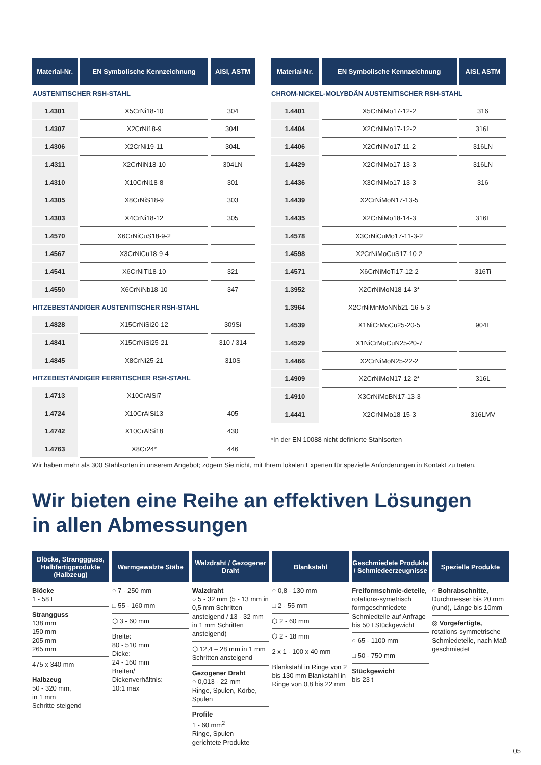| Material-Nr. | EN Symbolische Kennzeichnung | AISI, ASTM |
| --- | --- | --- |
| AUSTENITISCHER RSH-STAHL | | |
| 1.4301 | X5CrNi18-10 | 304 |
| 1.4307 | X2CrNi18-9 | 304L |
| 1.4306 | X2CrNi19-11 | 304L |
| 1.4311 | X2CrNiN18-10 | 304LN |
| 1.4310 | X10CrNi18-8 | 301 |
| 1.4305 | X8CrNiS18-9 | 303 |
| 1.4303 | X4CrNi18-12 | 305 |
| 1.4570 | X6CrNiCuS18-9-2 | |
| 1.4567 | X3CrNiCu18-9-4 | |
| 1.4541 | X6CrNiTi18-10 | 321 |
| 1.4550 | X6CrNiNb18-10 | 347 |
| HITZEBESTÄNDIGER AUSTENITISCHER RSH-STAHL | | |
| 1.4828 | X15CrNiSi20-12 | 309Si |
| 1.4841 | X15CrNiSi25-21 | 310 / 314 |
| 1.4845 | X8CrNi25-21 | 310S |
| HITZEBESTÄNDIGER FERRITISCHER RSH-STAHL | | |
| 1.4713 | X10CrAlSi7 | |
| 1.4724 | X10CrAlSi13 | 405 |
| 1.4742 | X10CrAlSi18 | 430 |
| 1.4763 | X8Cr24* | 446 |
| Material-Nr. | EN Symbolische Kennzeichnung | AISI, ASTM |
| --- | --- | --- |
| CHROM-NICKEL-MOLYBDÄN AUSTENITISCHER RSH-STAHL | | |
| 1.4401 | X5CrNiMo17-12-2 | 316 |
| 1.4404 | X2CrNiMo17-12-2 | 316L |
| 1.4406 | X2CrNiMo17-11-2 | 316LN |
| 1.4429 | X2CrNiMo17-13-3 | 316LN |
| 1.4436 | X3CrNiMo17-13-3 | 316 |
| 1.4439 | X2CrNiMoN17-13-5 | |
| 1.4435 | X2CrNiMo18-14-3 | 316L |
| 1.4578 | X3CrNiCuMo17-11-3-2 | |
| 1.4598 | X2CrNiMoCuS17-10-2 | |
| 1.4571 | X6CrNiMoTi17-12-2 | 316Ti |
| 1.3952 | X2CrNiMoN18-14-3* | |
| 1.3964 | X2CrNiMnMoNNb21-16-5-3 | |
| 1.4539 | X1NiCrMoCu25-20-5 | 904L |
| 1.4529 | X1NiCrMoCuN25-20-7 | |
| 1.4466 | X2CrNiMoN25-22-2 | |
| 1.4909 | X2CrNiMoN17-12-2* | 316L |
| 1.4910 | X3CrNiMoBN17-13-3 | |
| 1.4441 | X2CrNiMo18-15-3 | 316LMV |
*In der EN 10088 nicht definierte Stahlsorten
Wir haben mehr als 300 Stahlsorten in unserem Angebot; zögern Sie nicht, mit Ihrem lokalen Experten für spezielle Anforderungen in Kontakt zu treten.
Wir bieten eine Reihe an effektiven Lösungen
in allen Abmessungen
Blöcke, Stranggguss, Halbfertigprodukte (Halbzeug)
Blöcke
1 - 58 t
Strangguss
138 mm
150 mm
205 mm
265 mm
475 x 340 mm
Halbzeug
50 - 320 mm,
in 1 mm
Schritte steigend
Warmgewalzte Stäbe
○ 7 - 250 mm
□ 55 - 160 mm
⬡ 3 - 60 mm
Breite:
80 - 510 mm
Dicke:
24 - 160 mm
Breiten/
Dickenverhältnis:
10:1 max
Walzdraht / Gezogener Draht
Walzdraht
○ 5 - 32 mm (5 - 13 mm in 0,5 mm Schritten ansteigend / 13 - 32 mm in 1 mm Schritten ansteigend)
⬡ 12,4 – 28 mm in 1 mm Schritten ansteigend
Gezogener Draht
○ 0,013 - 22 mm
Ringe, Spulen, Körbe, Spulen
Profile
1 - 60 mm<sup>2</sup>
Ringe, Spulen
gerichtete Produkte
Blankstahl
○ 0,8 - 130 mm
□ 2 - 55 mm
⬡ 2 - 60 mm
⬡ 2 - 18 mm
2 x 1 - 100 x 40 mm
Blankstahl in Ringe von 2 bis 130 mm Blankstahl in Ringe von 0,8 bis 22 mm
Geschmiedete Produkte / Schmiedeerzeugnisse
Freiformschmie-deteile, rotations-symetrisch formgeschmiedete Schmiedteile auf Anfrage bis 50 t Stückgewicht
○ 65 - 1100 mm
□ 50 - 750 mm
Stückgewicht
bis 23 t
Spezielle Produkte
○ Bohrabschnitte, Durchmesser bis 20 mm (rund), Länge bis 10mm
◎ Vorgefertigte, rotations-symmetrische Schmiedeteile, nach Maß geschmiedet
05